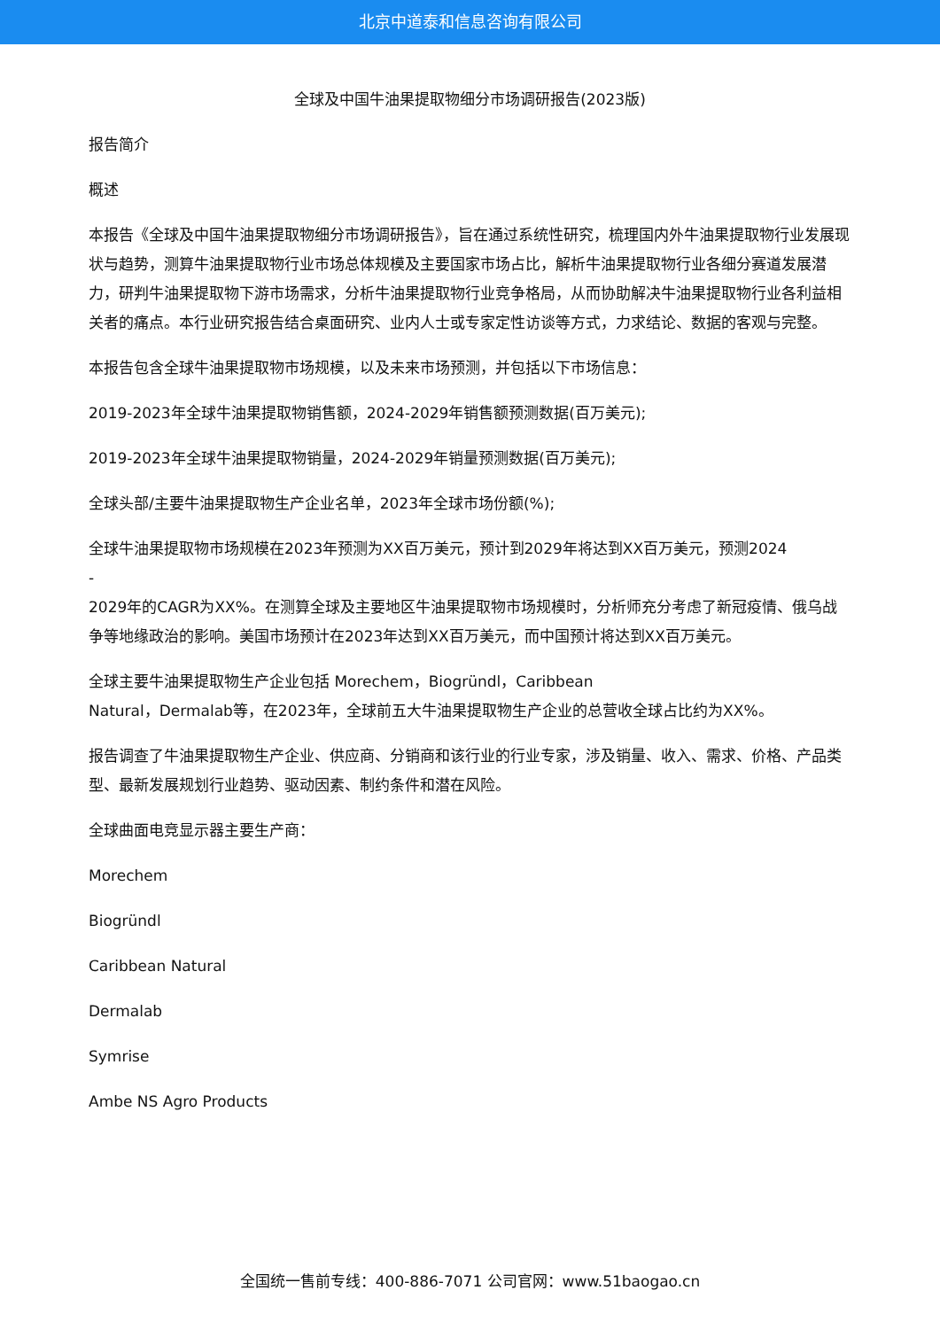北京中道泰和信息咨询有限公司
全球及中国牛油果提取物细分市场调研报告(2023版)
报告简介
概述
本报告《全球及中国牛油果提取物细分市场调研报告》，旨在通过系统性研究，梳理国内外牛油果提取物行业发展现状与趋势，测算牛油果提取物行业市场总体规模及主要国家市场占比，解析牛油果提取物行业各细分赛道发展潜力，研判牛油果提取物下游市场需求，分析牛油果提取物行业竞争格局，从而协助解决牛油果提取物行业各利益相关者的痛点。本行业研究报告结合桌面研究、业内人士或专家定性访谈等方式，力求结论、数据的客观与完整。
本报告包含全球牛油果提取物市场规模，以及未来市场预测，并包括以下市场信息：
2019-2023年全球牛油果提取物销售额，2024-2029年销售额预测数据(百万美元);
2019-2023年全球牛油果提取物销量，2024-2029年销量预测数据(百万美元);
全球头部/主要牛油果提取物生产企业名单，2023年全球市场份额(%);
全球牛油果提取物市场规模在2023年预测为XX百万美元，预计到2029年将达到XX百万美元，预测2024
-
2029年的CAGR为XX%。在测算全球及主要地区牛油果提取物市场规模时，分析师充分考虑了新冠疫情、俄乌战争等地缘政治的影响。美国市场预计在2023年达到XX百万美元，而中国预计将达到XX百万美元。
全球主要牛油果提取物生产企业包括 Morechem，Biogründl，Caribbean
Natural，Dermalab等，在2023年，全球前五大牛油果提取物生产企业的总营收全球占比约为XX%。
报告调查了牛油果提取物生产企业、供应商、分销商和该行业的行业专家，涉及销量、收入、需求、价格、产品类型、最新发展规划行业趋势、驱动因素、制约条件和潜在风险。
全球曲面电竞显示器主要生产商：
Morechem
Biogründl
Caribbean Natural
Dermalab
Symrise
Ambe NS Agro Products
全国统一售前专线：400-886-7071 公司官网：www.51baogao.cn